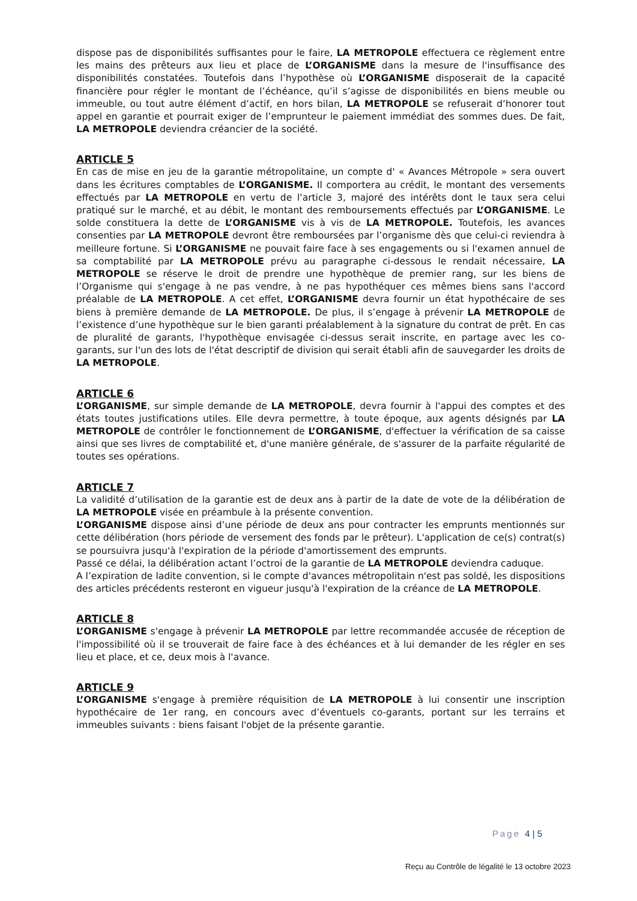dispose pas de disponibilités suffisantes pour le faire, LA METROPOLE effectuera ce règlement entre les mains des prêteurs aux lieu et place de L’ORGANISME dans la mesure de l'insuffisance des disponibilités constatées. Toutefois dans l’hypothèse où L’ORGANISME disposerait de la capacité financière pour régler le montant de l’échéance, qu’il s’agisse de disponibilités en biens meuble ou immeuble, ou tout autre élément d’actif, en hors bilan, LA METROPOLE se refuserait d’honorer tout appel en garantie et pourrait exiger de l’emprunteur le paiement immédiat des sommes dues. De fait, LA METROPOLE deviendra créancier de la société.
ARTICLE 5
En cas de mise en jeu de la garantie métropolitaine, un compte d' « Avances Métropole » sera ouvert dans les écritures comptables de L’ORGANISME. Il comportera au crédit, le montant des versements effectués par LA METROPOLE en vertu de l'article 3, majoré des intérêts dont le taux sera celui pratiqué sur le marché, et au débit, le montant des remboursements effectués par L’ORGANISME. Le solde constituera la dette de L’ORGANISME vis à vis de LA METROPOLE. Toutefois, les avances consenties par LA METROPOLE devront être remboursées par l’organisme dès que celui-ci reviendra à meilleure fortune. Si L’ORGANISME ne pouvait faire face à ses engagements ou si l'examen annuel de sa comptabilité par LA METROPOLE prévu au paragraphe ci-dessous le rendait nécessaire, LA METROPOLE se réserve le droit de prendre une hypothèque de premier rang, sur les biens de l’Organisme qui s'engage à ne pas vendre, à ne pas hypothéquer ces mêmes biens sans l'accord préalable de LA METROPOLE. A cet effet, L’ORGANISME devra fournir un état hypothécaire de ses biens à première demande de LA METROPOLE. De plus, il s’engage à prévenir LA METROPOLE de l’existence d’une hypothèque sur le bien garanti préalablement à la signature du contrat de prêt. En cas de pluralité de garants, l'hypothèque envisagée ci-dessus serait inscrite, en partage avec les co-garants, sur l'un des lots de l'état descriptif de division qui serait établi afin de sauvegarder les droits de LA METROPOLE.
ARTICLE 6
L’ORGANISME, sur simple demande de LA METROPOLE, devra fournir à l'appui des comptes et des états toutes justifications utiles. Elle devra permettre, à toute époque, aux agents désignés par LA METROPOLE de contrôler le fonctionnement de L’ORGANISME, d'effectuer la vérification de sa caisse ainsi que ses livres de comptabilité et, d'une manière générale, de s'assurer de la parfaite régularité de toutes ses opérations.
ARTICLE 7
La validité d’utilisation de la garantie est de deux ans à partir de la date de vote de la délibération de LA METROPOLE visée en préambule à la présente convention.
L’ORGANISME dispose ainsi d’une période de deux ans pour contracter les emprunts mentionnés sur cette délibération (hors période de versement des fonds par le prêteur). L'application de ce(s) contrat(s) se poursuivra jusqu'à l'expiration de la période d'amortissement des emprunts.
Passé ce délai, la délibération actant l’octroi de la garantie de LA METROPOLE deviendra caduque.
A l’expiration de ladite convention, si le compte d'avances métropolitain n'est pas soldé, les dispositions des articles précédents resteront en vigueur jusqu'à l'expiration de la créance de LA METROPOLE.
ARTICLE 8
L’ORGANISME s'engage à prévenir LA METROPOLE par lettre recommandée accusée de réception de l'impossibilité où il se trouverait de faire face à des échéances et à lui demander de les régler en ses lieu et place, et ce, deux mois à l'avance.
ARTICLE 9
L’ORGANISME s'engage à première réquisition de LA METROPOLE à lui consentir une inscription hypothécaire de 1er rang, en concours avec d’éventuels co-garants, portant sur les terrains et immeubles suivants : biens faisant l'objet de la présente garantie.
Page 4 | 5
Reçu au Contrôle de légalité le 13 octobre 2023